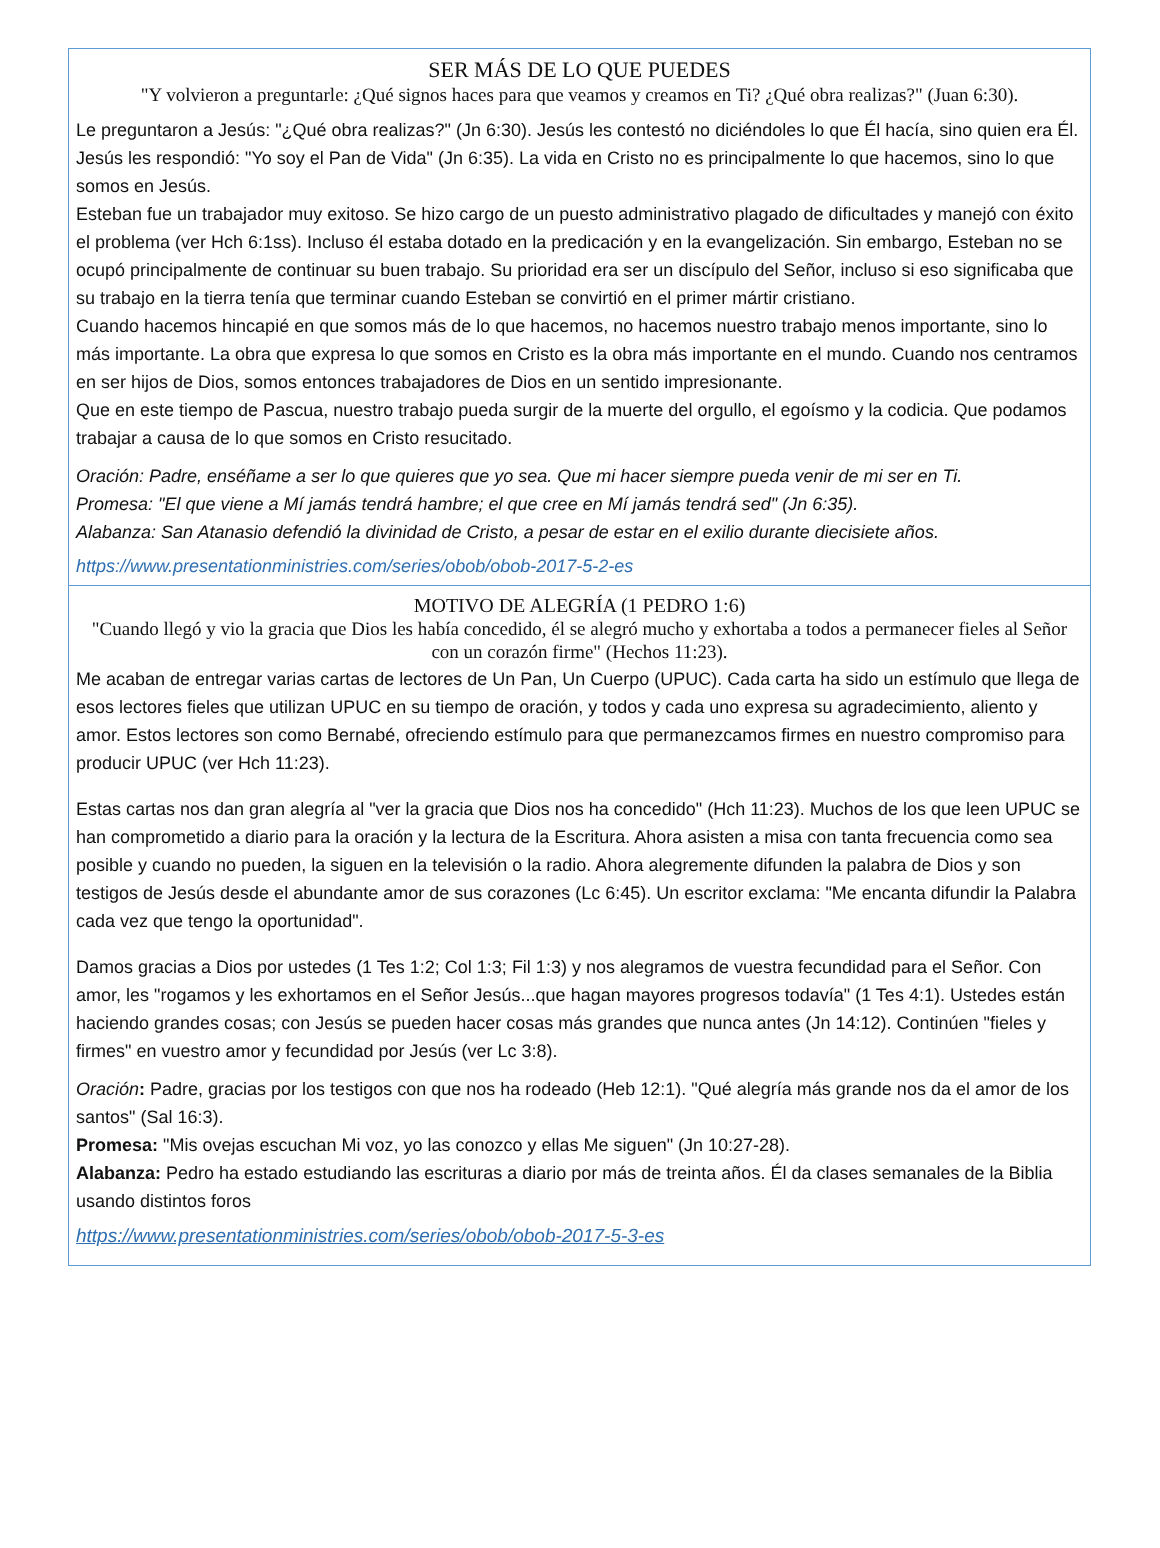SER MÁS DE LO QUE PUEDES
"Y volvieron a preguntarle: ¿Qué signos haces para que veamos y creamos en Ti? ¿Qué obra realizas?" (Juan 6:30).
Le preguntaron a Jesús: "¿Qué obra realizas?" (Jn 6:30). Jesús les contestó no diciéndoles lo que Él hacía, sino quien era Él. Jesús les respondió: "Yo soy el Pan de Vida" (Jn 6:35). La vida en Cristo no es principalmente lo que hacemos, sino lo que somos en Jesús.
Esteban fue un trabajador muy exitoso. Se hizo cargo de un puesto administrativo plagado de dificultades y manejó con éxito el problema (ver Hch 6:1ss). Incluso él estaba dotado en la predicación y en la evangelización. Sin embargo, Esteban no se ocupó principalmente de continuar su buen trabajo. Su prioridad era ser un discípulo del Señor, incluso si eso significaba que su trabajo en la tierra tenía que terminar cuando Esteban se convirtió en el primer mártir cristiano.
Cuando hacemos hincapié en que somos más de lo que hacemos, no hacemos nuestro trabajo menos importante, sino lo más importante. La obra que expresa lo que somos en Cristo es la obra más importante en el mundo. Cuando nos centramos en ser hijos de Dios, somos entonces trabajadores de Dios en un sentido impresionante.
Que en este tiempo de Pascua, nuestro trabajo pueda surgir de la muerte del orgullo, el egoísmo y la codicia. Que podamos trabajar a causa de lo que somos en Cristo resucitado.
Oración: Padre, enséñame a ser lo que quieres que yo sea. Que mi hacer siempre pueda venir de mi ser en Ti.
Promesa: "El que viene a Mí jamás tendrá hambre; el que cree en Mí jamás tendrá sed" (Jn 6:35).
Alabanza: San Atanasio defendió la divinidad de Cristo, a pesar de estar en el exilio durante diecisiete años.
https://www.presentationministries.com/series/obob/obob-2017-5-2-es
MOTIVO DE ALEGRÍA (1 PEDRO 1:6)
"Cuando llegó y vio la gracia que Dios les había concedido, él se alegró mucho y exhortaba a todos a permanecer fieles al Señor con un corazón firme" (Hechos 11:23).
Me acaban de entregar varias cartas de lectores de Un Pan, Un Cuerpo (UPUC). Cada carta ha sido un estímulo que llega de esos lectores fieles que utilizan UPUC en su tiempo de oración, y todos y cada uno expresa su agradecimiento, aliento y amor. Estos lectores son como Bernabé, ofreciendo estímulo para que permanezcamos firmes en nuestro compromiso para producir UPUC (ver Hch 11:23).
Estas cartas nos dan gran alegría al "ver la gracia que Dios nos ha concedido" (Hch 11:23). Muchos de los que leen UPUC se han comprometido a diario para la oración y la lectura de la Escritura. Ahora asisten a misa con tanta frecuencia como sea posible y cuando no pueden, la siguen en la televisión o la radio. Ahora alegremente difunden la palabra de Dios y son testigos de Jesús desde el abundante amor de sus corazones (Lc 6:45). Un escritor exclama: "Me encanta difundir la Palabra cada vez que tengo la oportunidad".
Damos gracias a Dios por ustedes (1 Tes 1:2; Col 1:3; Fil 1:3) y nos alegramos de vuestra fecundidad para el Señor. Con amor, les "rogamos y les exhortamos en el Señor Jesús...que hagan mayores progresos todavía" (1 Tes 4:1). Ustedes están haciendo grandes cosas; con Jesús se pueden hacer cosas más grandes que nunca antes (Jn 14:12). Continúen "fieles y firmes" en vuestro amor y fecundidad por Jesús (ver Lc 3:8).
Oración: Padre, gracias por los testigos con que nos ha rodeado (Heb 12:1). "Qué alegría más grande nos da el amor de los santos" (Sal 16:3).
Promesa: "Mis ovejas escuchan Mi voz, yo las conozco y ellas Me siguen" (Jn 10:27-28).
Alabanza: Pedro ha estado estudiando las escrituras a diario por más de treinta años. Él da clases semanales de la Biblia usando distintos foros
https://www.presentationministries.com/series/obob/obob-2017-5-3-es